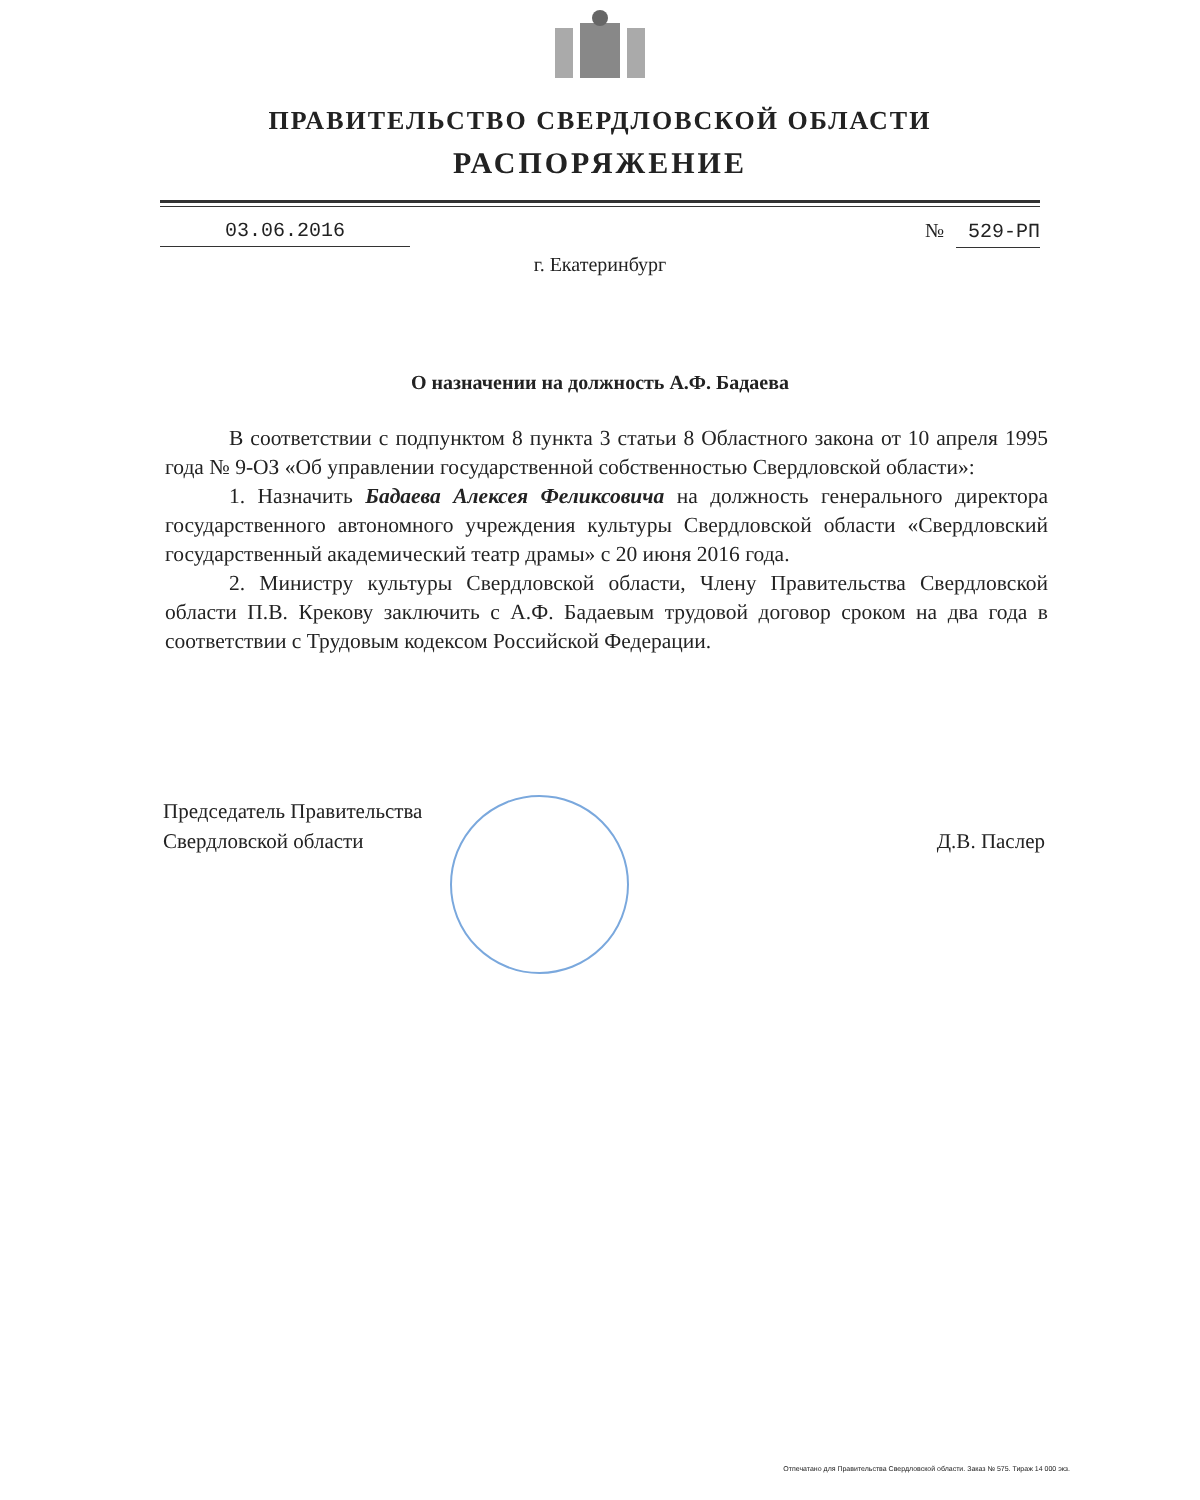ПРАВИТЕЛЬСТВО СВЕРДЛОВСКОЙ ОБЛАСТИ
РАСПОРЯЖЕНИЕ
03.06.2016 № 529-РП
г. Екатеринбург
О назначении на должность А.Ф. Бадаева
В соответствии с подпунктом 8 пункта 3 статьи 8 Областного закона от 10 апреля 1995 года № 9-ОЗ «Об управлении государственной собственностью Свердловской области»:
1. Назначить Бадаева Алексея Феликсовича на должность генерального директора государственного автономного учреждения культуры Свердловской области «Свердловский государственный академический театр драмы» с 20 июня 2016 года.
2. Министру культуры Свердловской области, Члену Правительства Свердловской области П.В. Крекову заключить с А.Ф. Бадаевым трудовой договор сроком на два года в соответствии с Трудовым кодексом Российской Федерации.
Председатель Правительства
Свердловской области
Д.В. Паслер
Отпечатано для Правительства Свердловской области. Заказ № 575. Тираж 14 000 экз.